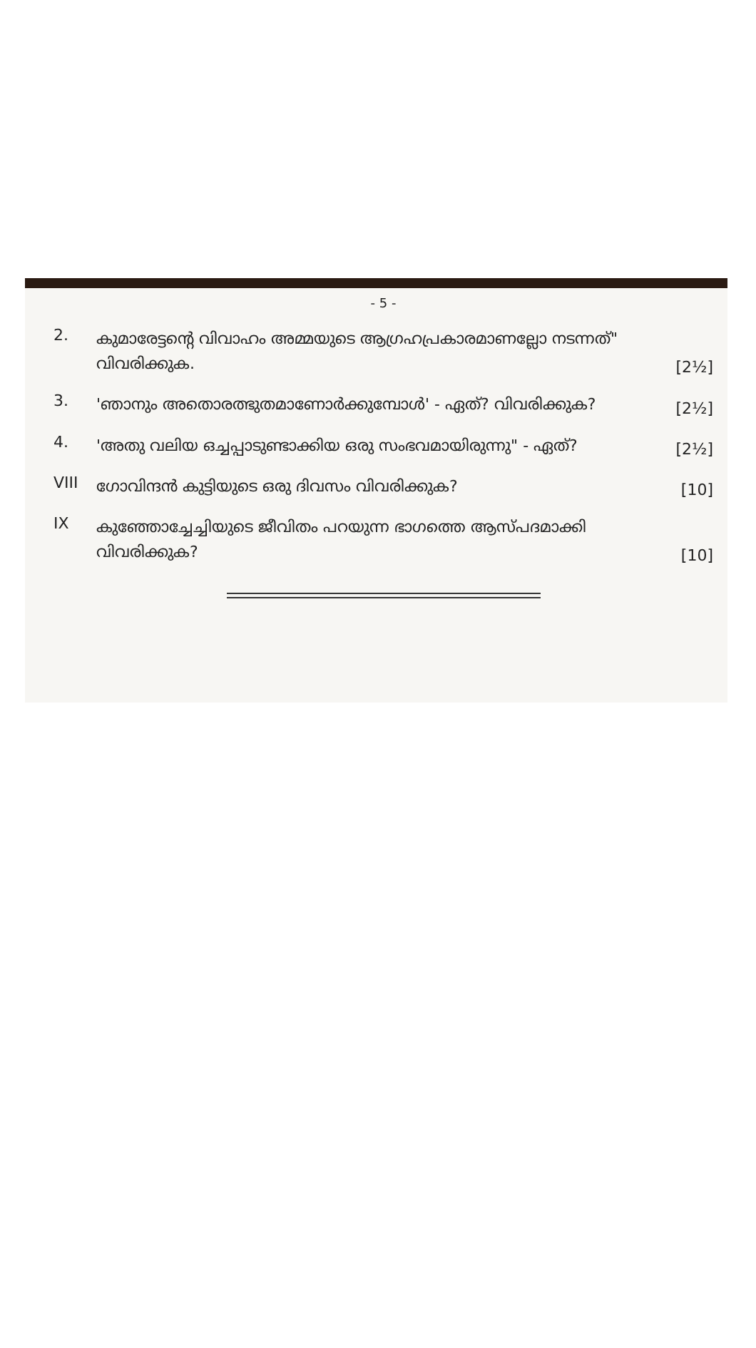- 5 -
2.
കുമാരേട്ടന്റെ വിവാഹം അമ്മയുടെ ആഗ്രഹപ്രകാരമാണല്ലോ നടന്നത്" വിവരിക്കുക.
[2½]
3.
'ഞാനും അതൊരത്ഭുതമാണോർക്കുമ്പോൾ' - ഏത്? വിവരിക്കുക?
[2½]
4.
'അതു വലിയ ഒച്ചപ്പാടുണ്ടാക്കിയ ഒരു സംഭവമായിരുന്നു" - ഏത്?
[2½]
VIII
ഗോവിന്ദൻ കുട്ടിയുടെ ഒരു ദിവസം വിവരിക്കുക?
[10]
IX
കുഞ്ഞോച്ചേച്ചിയുടെ ജീവിതം പറയുന്ന ഭാഗത്തെ ആസ്പദമാക്കി വിവരിക്കുക?
[10]